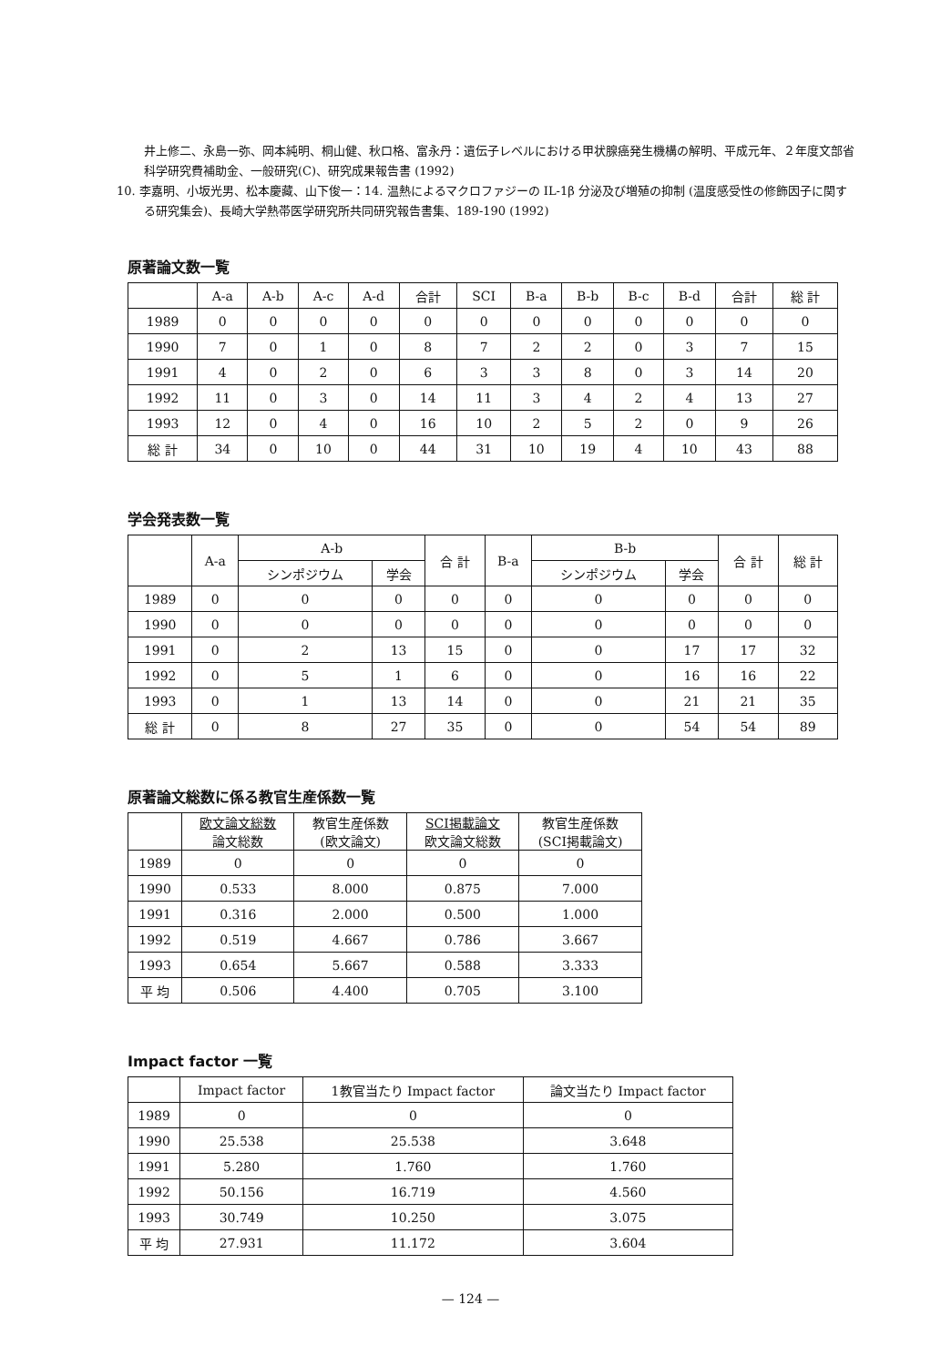井上修二、永島一弥、岡本純明、桐山健、秋口格、富永丹：遺伝子レベルにおける甲状腺癌発生機構の解明、平成元年、２年度文部省科学研究費補助金、一般研究(C)、研究成果報告書 (1992)
10. 李嘉明、小坂光男、松本慶藏、山下俊一：14. 温熱によるマクロファジーの IL-1β 分泌及び増殖の抑制 (温度感受性の修飾因子に関する研究集会)、長崎大学熱帯医学研究所共同研究報告書集、189-190 (1992)
原著論文数一覧
| | A-a | A-b | A-c | A-d | 合計 | SCI | B-a | B-b | B-c | B-d | 合計 | 総 計 |
| --- | --- | --- | --- | --- | --- | --- | --- | --- | --- | --- | --- | --- |
| 1989 | 0 | 0 | 0 | 0 | 0 | 0 | 0 | 0 | 0 | 0 | 0 | 0 |
| 1990 | 7 | 0 | 1 | 0 | 8 | 7 | 2 | 2 | 0 | 3 | 7 | 15 |
| 1991 | 4 | 0 | 2 | 0 | 6 | 3 | 3 | 8 | 0 | 3 | 14 | 20 |
| 1992 | 11 | 0 | 3 | 0 | 14 | 11 | 3 | 4 | 2 | 4 | 13 | 27 |
| 1993 | 12 | 0 | 4 | 0 | 16 | 10 | 2 | 5 | 2 | 0 | 9 | 26 |
| 総 計 | 34 | 0 | 10 | 0 | 44 | 31 | 10 | 19 | 4 | 10 | 43 | 88 |
学会発表数一覧
| | A-a | A-b | | 合 計 | B-a | B-b | | 合 計 | 総 計 |
| --- | --- | --- | --- | --- | --- | --- | --- | --- | --- |
| | | シンポジウム | 学会 | | | シンポジウム | 学会 | | |
| 1989 | 0 | 0 | 0 | 0 | 0 | 0 | 0 | 0 | 0 |
| 1990 | 0 | 0 | 0 | 0 | 0 | 0 | 0 | 0 | 0 |
| 1991 | 0 | 2 | 13 | 15 | 0 | 0 | 17 | 17 | 32 |
| 1992 | 0 | 5 | 1 | 6 | 0 | 0 | 16 | 16 | 22 |
| 1993 | 0 | 1 | 13 | 14 | 0 | 0 | 21 | 21 | 35 |
| 総 計 | 0 | 8 | 27 | 35 | 0 | 0 | 54 | 54 | 89 |
原著論文総数に係る教官生産係数一覧
| | 欧文論文総数 論文総数 | 教官生産係数 (欧文論文) | SCI掲載論文 欧文論文総数 | 教官生産係数 (SCI掲載論文) |
| --- | --- | --- | --- | --- |
| 1989 | 0 | 0 | 0 | 0 |
| 1990 | 0.533 | 8.000 | 0.875 | 7.000 |
| 1991 | 0.316 | 2.000 | 0.500 | 1.000 |
| 1992 | 0.519 | 4.667 | 0.786 | 3.667 |
| 1993 | 0.654 | 5.667 | 0.588 | 3.333 |
| 平 均 | 0.506 | 4.400 | 0.705 | 3.100 |
Impact factor 一覧
| | Impact factor | 1教官当たり Impact factor | 論文当たり Impact factor |
| --- | --- | --- | --- |
| 1989 | 0 | 0 | 0 |
| 1990 | 25.538 | 25.538 | 3.648 |
| 1991 | 5.280 | 1.760 | 1.760 |
| 1992 | 50.156 | 16.719 | 4.560 |
| 1993 | 30.749 | 10.250 | 3.075 |
| 平 均 | 27.931 | 11.172 | 3.604 |
— 124 —